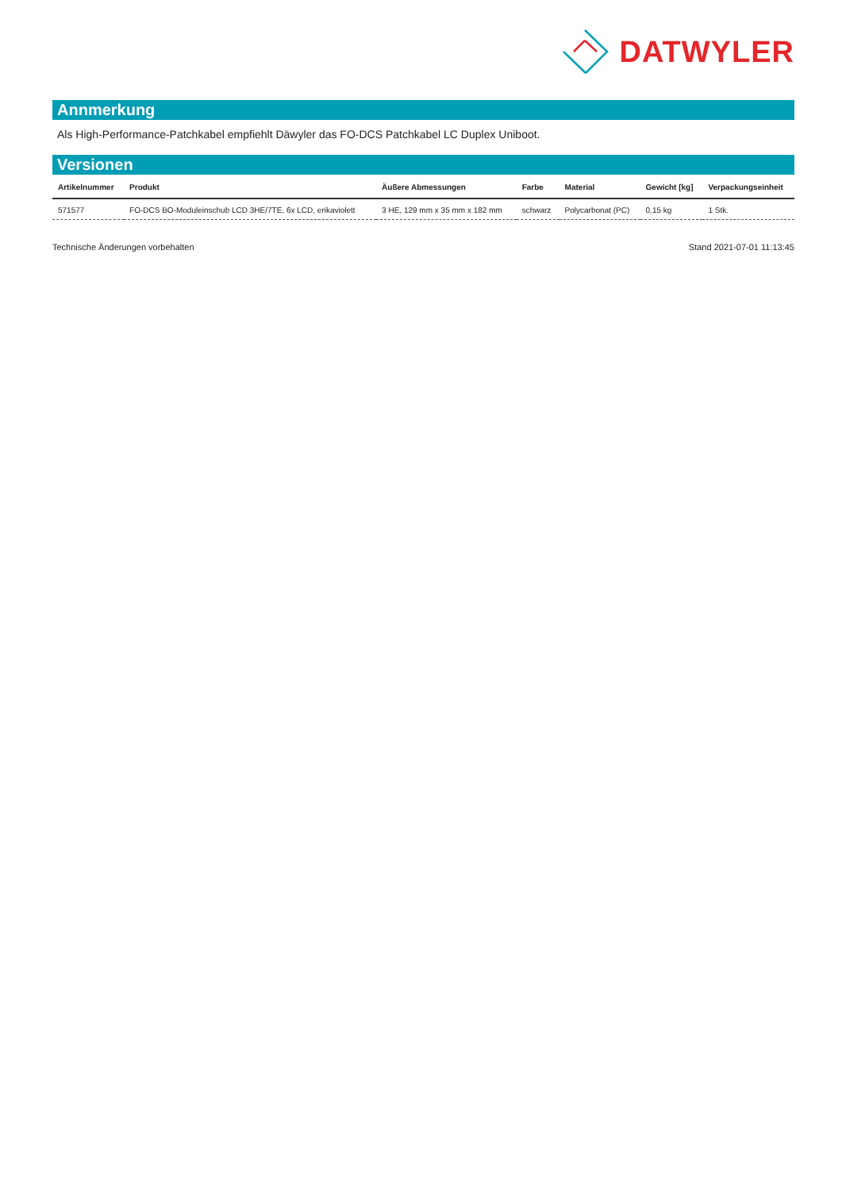DATWYLER
Annmerkung
Als High-Performance-Patchkabel empfiehlt Däwyler das FO-DCS Patchkabel LC Duplex Uniboot.
Versionen
| Artikelnummer | Produkt | Äußere Abmessungen | Farbe | Material | Gewicht [kg] | Verpackungseinheit |
| --- | --- | --- | --- | --- | --- | --- |
| 571577 | FO-DCS BO-Moduleinschub LCD 3HE/7TE, 6x LCD, erikaviolett | 3 HE, 129 mm x 35 mm x 182 mm | schwarz | Polycarbonat (PC) | 0,15 kg | 1 Stk. |
Technische Änderungen vorbehalten Stand 2021-07-01 11:13:45